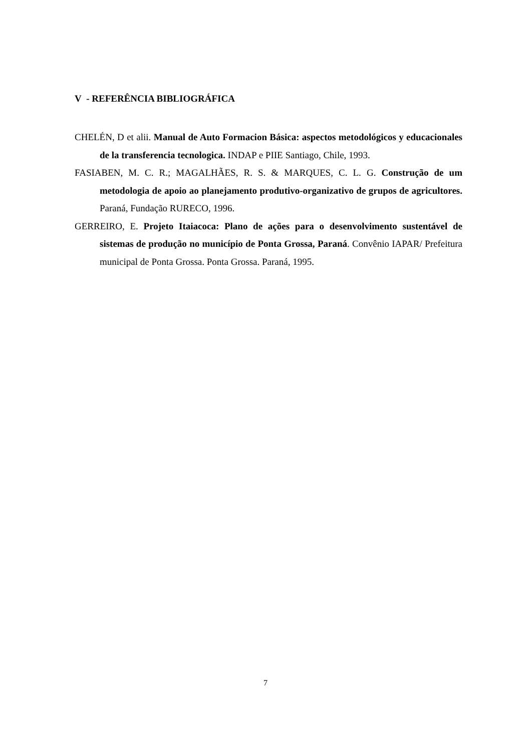V - REFERÊNCIA BIBLIOGRÁFICA
CHELÉN, D et alii. Manual de Auto Formacion Básica: aspectos metodológicos y educacionales de la transferencia tecnologica. INDAP e PIIE Santiago, Chile, 1993.
FASIABEN, M. C. R.; MAGALHÃES, R. S. & MARQUES, C. L. G. Construção de um metodologia de apoio ao planejamento produtivo-organizativo de grupos de agricultores. Paraná, Fundação RURECO, 1996.
GERREIRO, E. Projeto Itaiacoca: Plano de ações para o desenvolvimento sustentável de sistemas de produção no município de Ponta Grossa, Paraná. Convênio IAPAR/ Prefeitura municipal de Ponta Grossa. Ponta Grossa. Paraná, 1995.
7